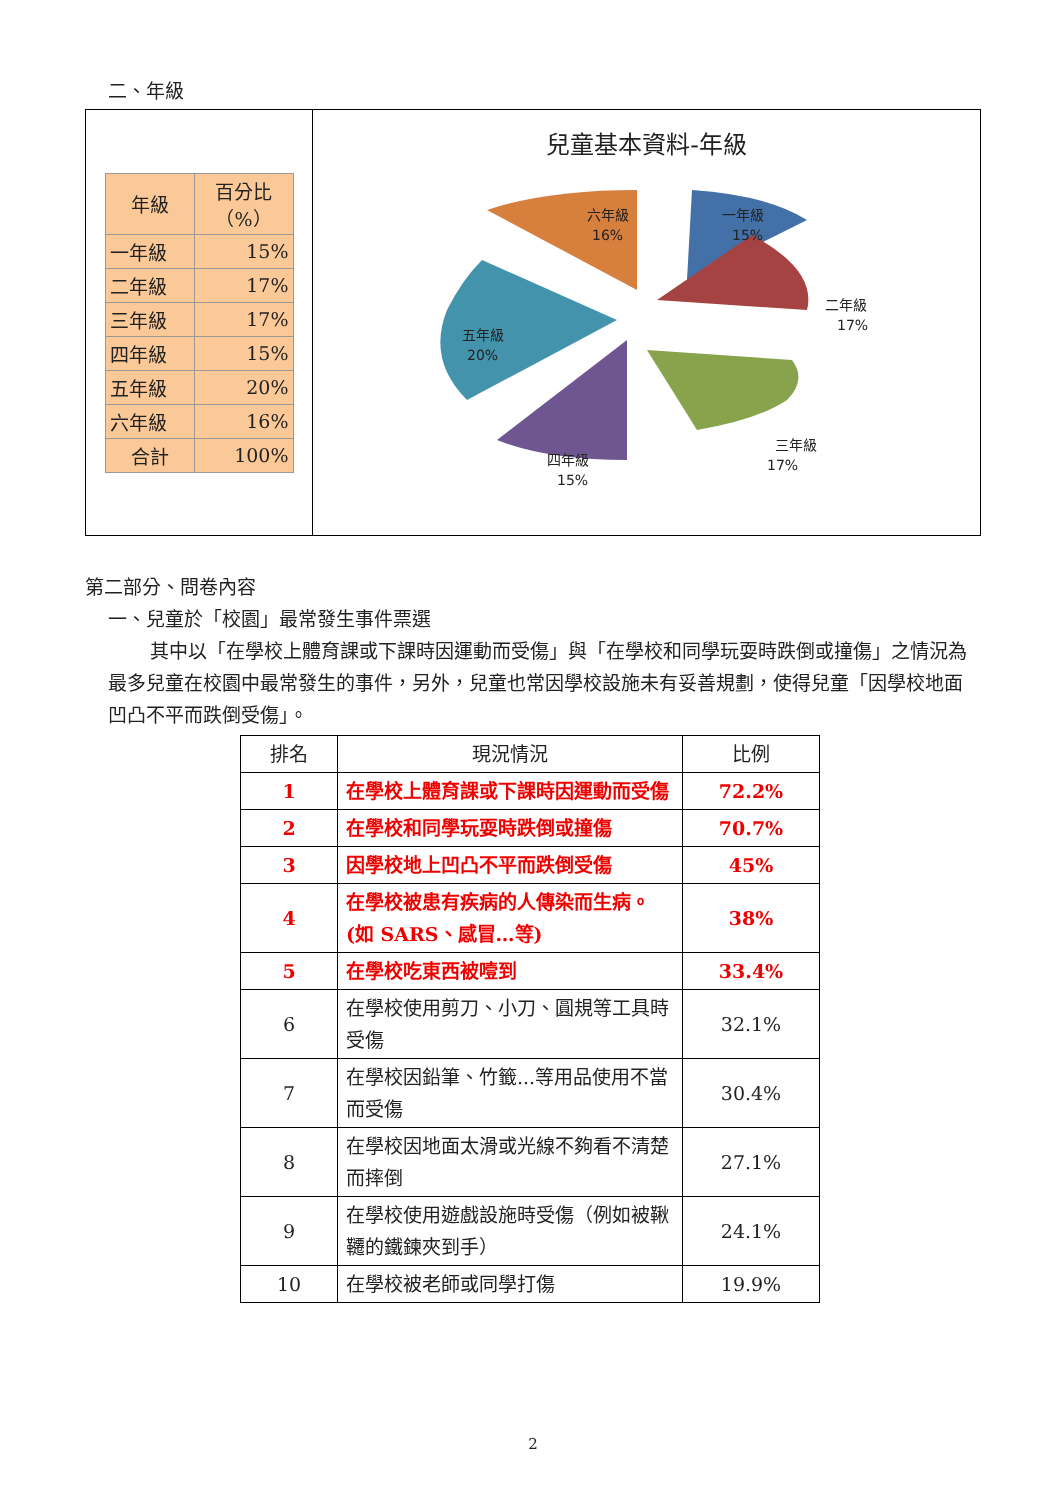二、年級
| 年級 | 百分比（%） |
| 一年級 | 15% |
| 二年級 | 17% |
| 三年級 | 17% |
| 四年級 | 15% |
| 五年級 | 20% |
| 六年級 | 16% |
| 合計 | 100% |
兒童基本資料-年級
一年級
15%
二年級
17%
三年級
17%
四年級
15%
五年級
20%
六年級
16%
第二部分、問卷內容
一、兒童於「校園」最常發生事件票選
其中以「在學校上體育課或下課時因運動而受傷」與「在學校和同學玩耍時跌倒或撞傷」之情況為最多兒童在校園中最常發生的事件，另外，兒童也常因學校設施未有妥善規劃，使得兒童「因學校地面凹凸不平而跌倒受傷」。
| 排名 | 現況情況 | 比例 |
| --- | --- | --- |
| 1 | 在學校上體育課或下課時因運動而受傷 | 72.2% |
| 2 | 在學校和同學玩耍時跌倒或撞傷 | 70.7% |
| 3 | 因學校地上凹凸不平而跌倒受傷 | 45% |
| 4 | 在學校被患有疾病的人傳染而生病。(如 SARS、感冒…等) | 38% |
| 5 | 在學校吃東西被噎到 | 33.4% |
| 6 | 在學校使用剪刀、小刀、圓規等工具時受傷 | 32.1% |
| 7 | 在學校因鉛筆、竹籤...等用品使用不當而受傷 | 30.4% |
| 8 | 在學校因地面太滑或光線不夠看不清楚而摔倒 | 27.1% |
| 9 | 在學校使用遊戲設施時受傷（例如被鞦韆的鐵鍊夾到手） | 24.1% |
| 10 | 在學校被老師或同學打傷 | 19.9% |
2